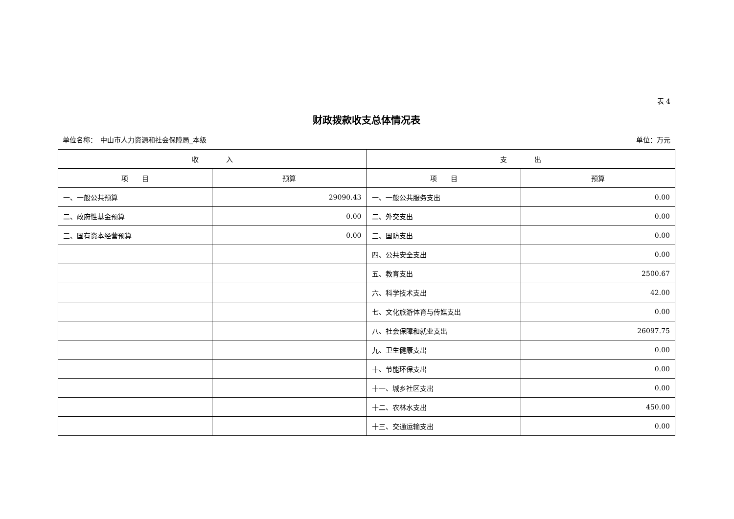表 4
财政拨款收支总体情况表
单位名称：　中山市人力资源和社会保障局_本级 单位：万元
| 收 入 | | 支 出 | |
| --- | --- | --- | --- |
| 项 目 | 预算 | 项 目 | 预算 |
| 一、一般公共预算 | 29090.43 | 一、一般公共服务支出 | 0.00 |
| 二、政府性基金预算 | 0.00 | 二、外交支出 | 0.00 |
| 三、国有资本经营预算 | 0.00 | 三、国防支出 | 0.00 |
| | | 四、公共安全支出 | 0.00 |
| | | 五、教育支出 | 2500.67 |
| | | 六、科学技术支出 | 42.00 |
| | | 七、文化旅游体育与传媒支出 | 0.00 |
| | | 八、社会保障和就业支出 | 26097.75 |
| | | 九、卫生健康支出 | 0.00 |
| | | 十、节能环保支出 | 0.00 |
| | | 十一、城乡社区支出 | 0.00 |
| | | 十二、农林水支出 | 450.00 |
| | | 十三、交通运输支出 | 0.00 |